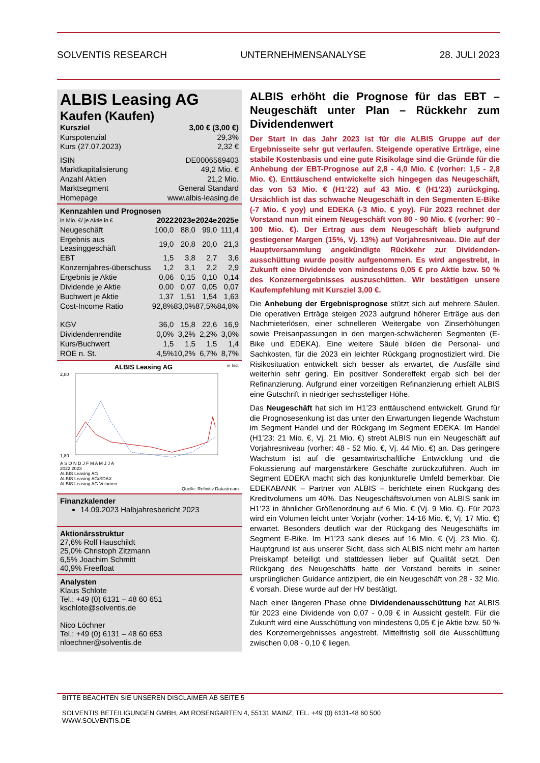SOLVENTIS RESEARCH UNTERNEHMENSANALYSE 28. JULI 2023
ALBIS Leasing AG
Kaufen (Kaufen)
Kursziel 3,00 € (3,00 €)
Kurspotenzial 29,3%
Kurs (27.07.2023) 2,32 €
ISIN DE0006569403
Marktkapitalisierung 49,2 Mio. €
Anzahl Aktien 21,2 Mio.
Marktsegment General Standard
Homepage www.albis-leasing.de
Kennzahlen und Prognosen
| in Mio. €/ je Aktie in € | 2022 | 2023e | 2024e | 2025e |
| --- | --- | --- | --- | --- |
| Neugeschäft | 100,0 | 88,0 | 99,0 | 111,4 |
| Ergebnis aus Leasinggeschäft | 19,0 | 20,8 | 20,0 | 21,3 |
| EBT | 1,5 | 3,8 | 2,7 | 3,6 |
| Konzernjahres-überschuss | 1,2 | 3,1 | 2,2 | 2,9 |
| Ergebnis je Aktie | 0,06 | 0,15 | 0,10 | 0,14 |
| Dividende je Aktie | 0,00 | 0,07 | 0,05 | 0,07 |
| Buchwert je Aktie | 1,37 | 1,51 | 1,54 | 1,63 |
| Cost-Income Ratio | 92,8% | 83,0% | 87,5% | 84,8% |
| KGV | 36,0 | 15,8 | 22,6 | 16,9 |
| Dividendenrendite | 0,0% | 3,2% | 2,2% | 3,0% |
| Kurs/Buchwert | 1,5 | 1,5 | 1,5 | 1,4 |
| ROE n. St. | 4,5% | 10,2% | 6,7% | 8,7% |
ALBIS Leasing AG in Tsd.
2,80
1,80
A S O N D J F M A M J J A
2022 2023
ALBIS Leasing AG
ALBIS Leasing AG/SDAX
ALBIS Leasing AG Volumen
Quelle: Refinitiv Datastream
Finanzkalender
14.09.2023 Halbjahresbericht 2023
Aktionärsstruktur
27,6% Rolf Hauschildt
25,0% Christoph Zitzmann
6,5% Joachim Schmitt
40,9% Freefloat
Analysten
Klaus Schlote
Tel.: +49 (0) 6131 – 48 60 651
kschlote@solventis.de
Nico Löchner
Tel.: +49 (0) 6131 – 48 60 653
nloechner@solventis.de
ALBIS erhöht die Prognose für das EBT – Neugeschäft unter Plan – Rückkehr zum Dividendenwert
Der Start in das Jahr 2023 ist für die ALBIS Gruppe auf der Ergebnisseite sehr gut verlaufen. Steigende operative Erträge, eine stabile Kostenbasis und eine gute Risikolage sind die Gründe für die Anhebung der EBT-Prognose auf 2,8 - 4,0 Mio. € (vorher: 1,5 - 2,8 Mio. €). Enttäuschend entwickelte sich hingegen das Neugeschäft, das von 53 Mio. € (H1‘22) auf 43 Mio. € (H1’23) zurückging. Ursächlich ist das schwache Neugeschäft in den Segmenten E-Bike (-7 Mio. € yoy) und EDEKA (-3 Mio. € yoy). Für 2023 rechnet der Vorstand nun mit einem Neugeschäft von 80 - 90 Mio. € (vorher: 90 - 100 Mio. €). Der Ertrag aus dem Neugeschäft blieb aufgrund gestiegener Margen (15%, Vj. 13%) auf Vorjahresniveau. Die auf der Hauptversammlung angekündigte Rückkehr zur Dividenden-ausschüttung wurde positiv aufgenommen. Es wird angestrebt, in Zukunft eine Dividende von mindestens 0,05 € pro Aktie bzw. 50 % des Konzernergebnisses auszuschütten. Wir bestätigen unsere Kaufempfehlung mit Kursziel 3,00 €.
Die Anhebung der Ergebnisprognose stützt sich auf mehrere Säulen. Die operativen Erträge steigen 2023 aufgrund höherer Erträge aus den Nachmieterlösen, einer schnelleren Weitergabe von Zinserhöhungen sowie Preisanpassungen in den margen-schwächeren Segmenten (E-Bike und EDEKA). Eine weitere Säule bilden die Personal- und Sachkosten, für die 2023 ein leichter Rückgang prognostiziert wird. Die Risikosituation entwickelt sich besser als erwartet, die Ausfälle sind weiterhin sehr gering. Ein positiver Sondereffekt ergab sich bei der Refinanzierung. Aufgrund einer vorzeitigen Refinanzierung erhielt ALBIS eine Gutschrift in niedriger sechsstelliger Höhe.
Das Neugeschäft hat sich im H1’23 enttäuschend entwickelt. Grund für die Prognosesenkung ist das unter den Erwartungen liegende Wachstum im Segment Handel und der Rückgang im Segment EDEKA. Im Handel (H1’23: 21 Mio. €, Vj. 21 Mio. €) strebt ALBIS nun ein Neugeschäft auf Vorjahresniveau (vorher: 48 - 52 Mio. €, Vj. 44 Mio. €) an. Das geringere Wachstum ist auf die gesamtwirtschaftliche Entwicklung und die Fokussierung auf margenstärkere Geschäfte zurückzuführen. Auch im Segment EDEKA macht sich das konjunkturelle Umfeld bemerkbar. Die EDEKABANK – Partner von ALBIS – berichtete einen Rückgang des Kreditvolumens um 40%. Das Neugeschäftsvolumen von ALBIS sank im H1’23 in ähnlicher Größenordnung auf 6 Mio. € (Vj. 9 Mio. €). Für 2023 wird ein Volumen leicht unter Vorjahr (vorher: 14-16 Mio. €, Vj. 17 Mio. €) erwartet. Besonders deutlich war der Rückgang des Neugeschäfts im Segment E-Bike. Im H1’23 sank dieses auf 16 Mio. € (Vj. 23 Mio. €). Hauptgrund ist aus unserer Sicht, dass sich ALBIS nicht mehr am harten Preiskampf beteiligt und stattdessen lieber auf Qualität setzt. Den Rückgang des Neugeschäfts hatte der Vorstand bereits in seiner ursprünglichen Guidance antizipiert, die ein Neugeschäft von 28 - 32 Mio. € vorsah. Diese wurde auf der HV bestätigt.
Nach einer längeren Phase ohne Dividendenausschüttung hat ALBIS für 2023 eine Dividende von 0,07 - 0,09 € in Aussicht gestellt. Für die Zukunft wird eine Ausschüttung von mindestens 0,05 € je Aktie bzw. 50 % des Konzernergebnisses angestrebt. Mittelfristig soll die Ausschüttung zwischen 0,08 - 0,10 € liegen.
BITTE BEACHTEN SIE UNSEREN DISCLAIMER AB SEITE 5
SOLVENTIS BETEILIGUNGEN GMBH, AM ROSENGARTEN 4, 55131 MAINZ; TEL. +49 (0) 6131-48 60 500
WWW.SOLVENTIS.DE